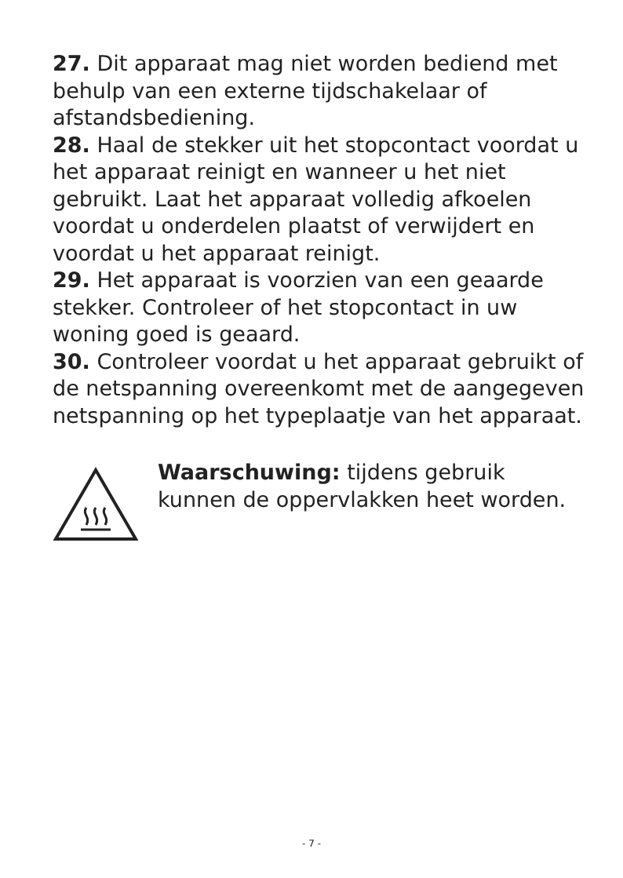27. Dit apparaat mag niet worden bediend met behulp van een externe tijdschakelaar of afstandsbediening.
28. Haal de stekker uit het stopcontact voordat u het apparaat reinigt en wanneer u het niet gebruikt. Laat het apparaat volledig afkoelen voordat u onderdelen plaatst of verwijdert en voordat u het apparaat reinigt.
29. Het apparaat is voorzien van een geaarde stekker. Controleer of het stopcontact in uw woning goed is geaard.
30. Controleer voordat u het apparaat gebruikt of de netspanning overeenkomt met de aangegeven netspanning op het typeplaatje van het apparaat.
Waarschuwing: tijdens gebruik kunnen de oppervlakken heet worden.
- 7 -